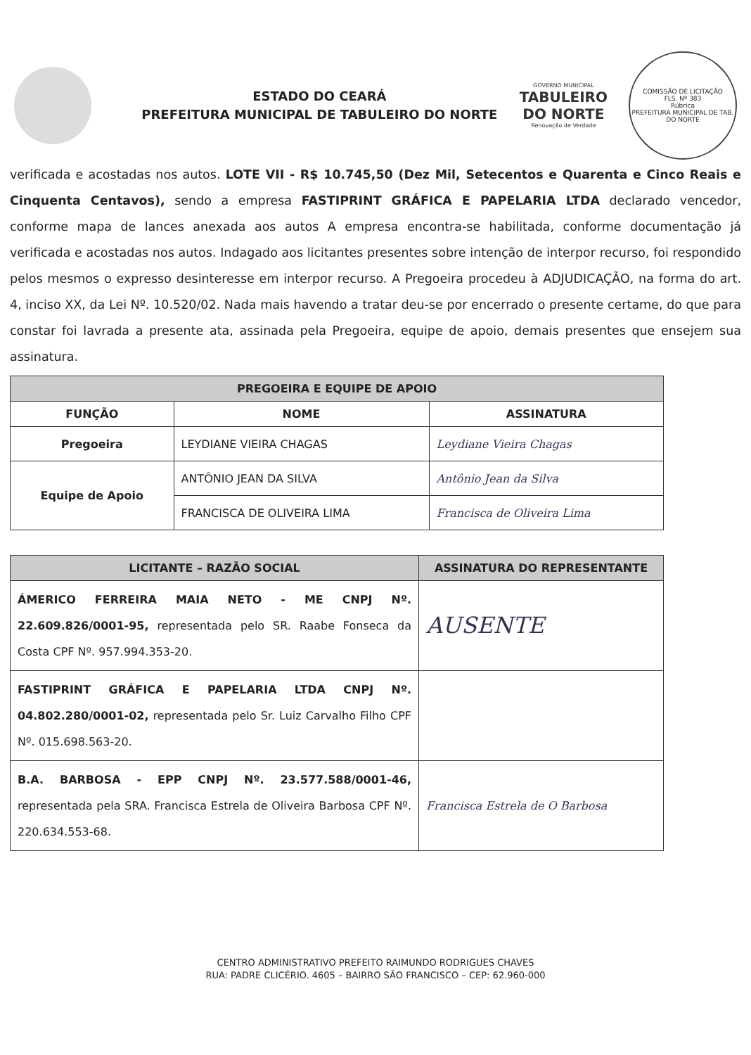ESTADO DO CEARÁ
PREFEITURA MUNICIPAL DE TABULEIRO DO NORTE
GOVERNO MUNICIPAL
TABULEIRO
DO NORTE
Renovação de Verdade
COMISSÃO DE LICITAÇÃO
FLS. Nº 383
Rúbrica
PREFEITURA MUNICIPAL DE TAB. DO NORTE
verificada e acostadas nos autos. LOTE VII - R$ 10.745,50 (Dez Mil, Setecentos e Quarenta e Cinco Reais e Cinquenta Centavos), sendo a empresa FASTIPRINT GRÁFICA E PAPELARIA LTDA declarado vencedor, conforme mapa de lances anexada aos autos A empresa encontra-se habilitada, conforme documentação já verificada e acostadas nos autos. Indagado aos licitantes presentes sobre intenção de interpor recurso, foi respondido pelos mesmos o expresso desinteresse em interpor recurso. A Pregoeira procedeu à ADJUDICAÇÃO, na forma do art. 4, inciso XX, da Lei Nº. 10.520/02. Nada mais havendo a tratar deu-se por encerrado o presente certame, do que para constar foi lavrada a presente ata, assinada pela Pregoeira, equipe de apoio, demais presentes que ensejem sua assinatura.
| PREGOEIRA E EQUIPE DE APOIO | | |
| --- | --- | --- |
| FUNÇÃO | NOME | ASSINATURA |
| Pregoeira | LEYDIANE VIEIRA CHAGAS | Leydiane Vieira Chagas |
| Equipe de Apoio | ANTÔNIO JEAN DA SILVA | Antônio Jean da Silva |
| | FRANCISCA DE OLIVEIRA LIMA | Francisca de Oliveira Lima |
| LICITANTE – RAZÃO SOCIAL | ASSINATURA DO REPRESENTANTE |
| --- | --- |
| ÁMERICO FERREIRA MAIA NETO - ME CNPJ Nº. 22.609.826/0001-95, representada pelo SR. Raabe Fonseca da Costa CPF Nº. 957.994.353-20. | AUSENTE |
| FASTIPRINT GRÁFICA E PAPELARIA LTDA CNPJ Nº. 04.802.280/0001-02, representada pelo Sr. Luiz Carvalho Filho CPF Nº. 015.698.563-20. | |
| B.A. BARBOSA - EPP CNPJ Nº. 23.577.588/0001-46, representada pela SRA. Francisca Estrela de Oliveira Barbosa CPF Nº. 220.634.553-68. | Francisca Estrela de O Barbosa |
CENTRO ADMINISTRATIVO PREFEITO RAIMUNDO RODRIGUES CHAVES
RUA: PADRE CLICÉRIO. 4605 – BAIRRO SÃO FRANCISCO – CEP: 62.960-000